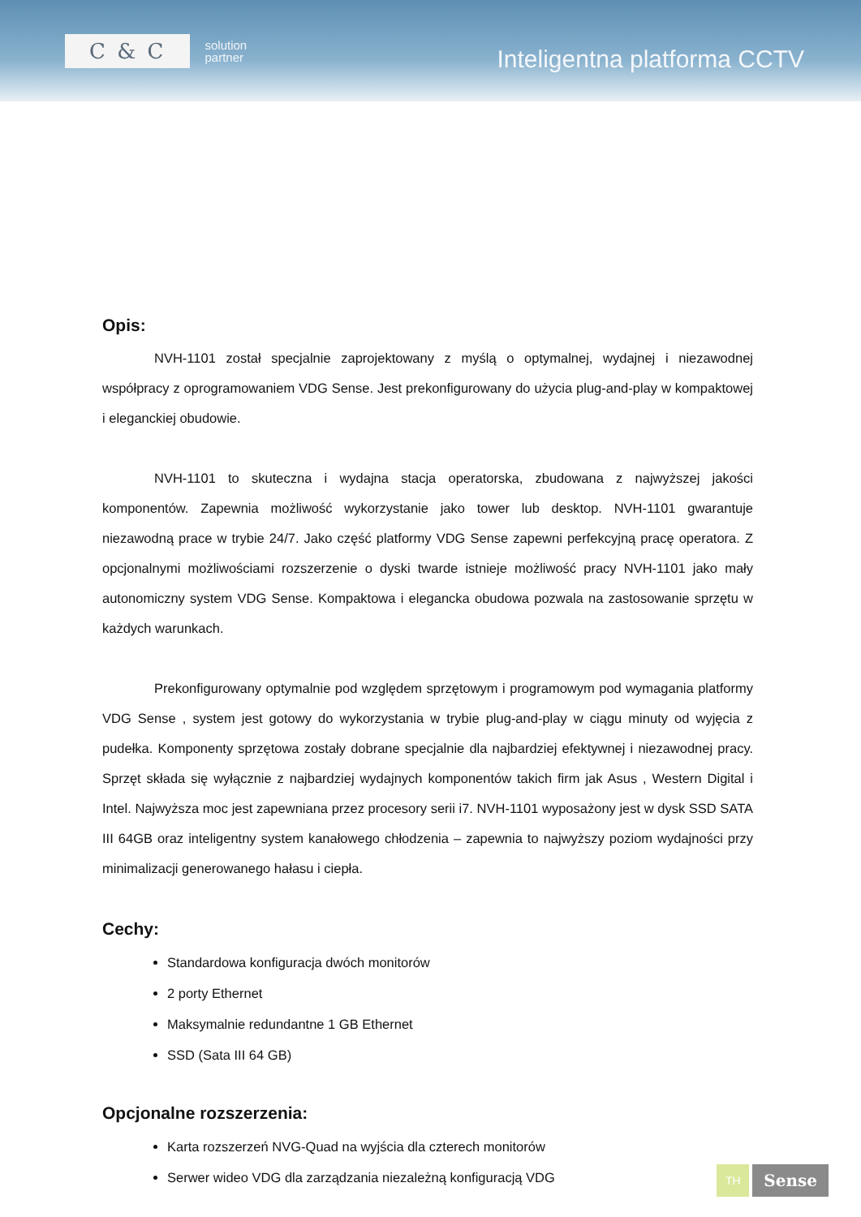C & C
solution
partner
Inteligentna platforma CCTV
Opis:
NVH-1101 został specjalnie zaprojektowany z myślą o optymalnej, wydajnej i niezawodnej współpracy z oprogramowaniem VDG Sense. Jest prekonfigurowany do użycia plug-and-play w kompaktowej i eleganckiej obudowie.
NVH-1101 to skuteczna i wydajna stacja operatorska, zbudowana z najwyższej jakości komponentów. Zapewnia możliwość wykorzystanie jako tower lub desktop. NVH-1101 gwarantuje niezawodną prace w trybie 24/7. Jako część platformy VDG Sense zapewni perfekcyjną pracę operatora. Z opcjonalnymi możliwościami rozszerzenie o dyski twarde istnieje możliwość pracy NVH-1101 jako mały autonomiczny system VDG Sense. Kompaktowa i elegancka obudowa pozwala na zastosowanie sprzętu w każdych warunkach.
Prekonfigurowany optymalnie pod względem sprzętowym i programowym pod wymagania platformy VDG Sense , system jest gotowy do wykorzystania w trybie plug-and-play w ciągu minuty od wyjęcia z pudełka. Komponenty sprzętowa zostały dobrane specjalnie dla najbardziej efektywnej i niezawodnej pracy. Sprzęt składa się wyłącznie z najbardziej wydajnych komponentów takich firm jak Asus , Western Digital i Intel. Najwyższa moc jest zapewniana przez procesory serii i7. NVH-1101 wyposażony jest w dysk SSD SATA III 64GB oraz inteligentny system kanałowego chłodzenia – zapewnia to najwyższy poziom wydajności przy minimalizacji generowanego hałasu i ciepła.
Cechy:
Standardowa konfiguracja dwóch monitorów
2 porty Ethernet
Maksymalnie redundantne 1 GB Ethernet
SSD (Sata III 64 GB)
Opcjonalne rozszerzenia:
Karta rozszerzeń NVG-Quad na wyjścia dla czterech monitorów
Serwer wideo VDG dla zarządzania niezależną konfiguracją VDG
TH
Sense